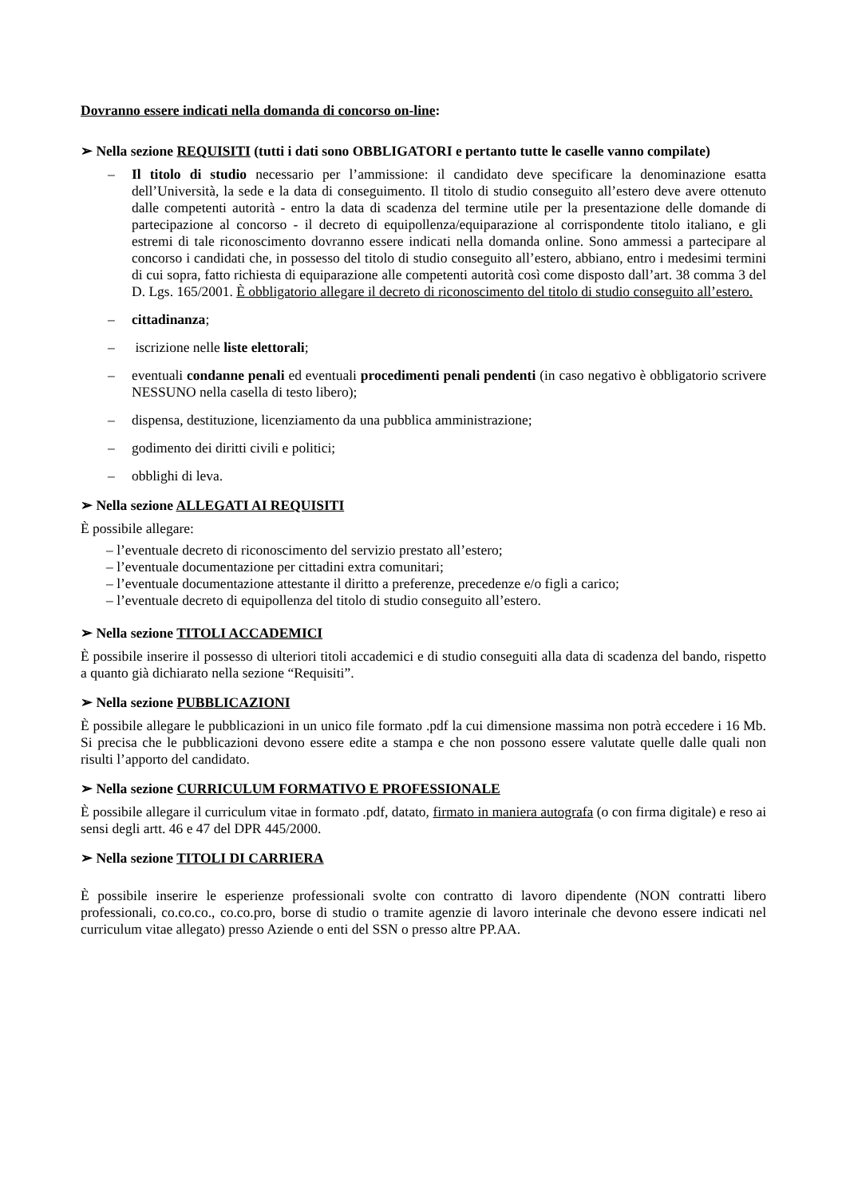Dovranno essere indicati nella domanda di concorso on-line:
➢ Nella sezione REQUISITI (tutti i dati sono OBBLIGATORI e pertanto tutte le caselle vanno compilate)
– Il titolo di studio necessario per l’ammissione: il candidato deve specificare la denominazione esatta dell’Università, la sede e la data di conseguimento. Il titolo di studio conseguito all’estero deve avere ottenuto dalle competenti autorità - entro la data di scadenza del termine utile per la presentazione delle domande di partecipazione al concorso - il decreto di equipollenza/equiparazione al corrispondente titolo italiano, e gli estremi di tale riconoscimento dovranno essere indicati nella domanda online. Sono ammessi a partecipare al concorso i candidati che, in possesso del titolo di studio conseguito all’estero, abbiano, entro i medesimi termini di cui sopra, fatto richiesta di equiparazione alle competenti autorità così come disposto dall’art. 38 comma 3 del D. Lgs. 165/2001. È obbligatorio allegare il decreto di riconoscimento del titolo di studio conseguito all’estero.
– cittadinanza;
– iscrizione nelle liste elettorali;
– eventuali condanne penali ed eventuali procedimenti penali pendenti (in caso negativo è obbligatorio scrivere NESSUNO nella casella di testo libero);
– dispensa, destituzione, licenziamento da una pubblica amministrazione;
– godimento dei diritti civili e politici;
– obblighi di leva.
➢ Nella sezione ALLEGATI AI REQUISITI
È possibile allegare:
– l’eventuale decreto di riconoscimento del servizio prestato all’estero;
– l’eventuale documentazione per cittadini extra comunitari;
– l’eventuale documentazione attestante il diritto a preferenze, precedenze e/o figli a carico;
– l’eventuale decreto di equipollenza del titolo di studio conseguito all’estero.
➢ Nella sezione TITOLI ACCADEMICI
È possibile inserire il possesso di ulteriori titoli accademici e di studio conseguiti alla data di scadenza del bando, rispetto a quanto già dichiarato nella sezione “Requisiti”.
➢ Nella sezione PUBBLICAZIONI
È possibile allegare le pubblicazioni in un unico file formato .pdf la cui dimensione massima non potrà eccedere i 16 Mb. Si precisa che le pubblicazioni devono essere edite a stampa e che non possono essere valutate quelle dalle quali non risulti l’apporto del candidato.
➢ Nella sezione CURRICULUM FORMATIVO E PROFESSIONALE
È possibile allegare il curriculum vitae in formato .pdf, datato, firmato in maniera autografa (o con firma digitale) e reso ai sensi degli artt. 46 e 47 del DPR 445/2000.
➢ Nella sezione TITOLI DI CARRIERA
È possibile inserire le esperienze professionali svolte con contratto di lavoro dipendente (NON contratti libero professionali, co.co.co., co.co.pro, borse di studio o tramite agenzie di lavoro interinale che devono essere indicati nel curriculum vitae allegato) presso Aziende o enti del SSN o presso altre PP.AA.